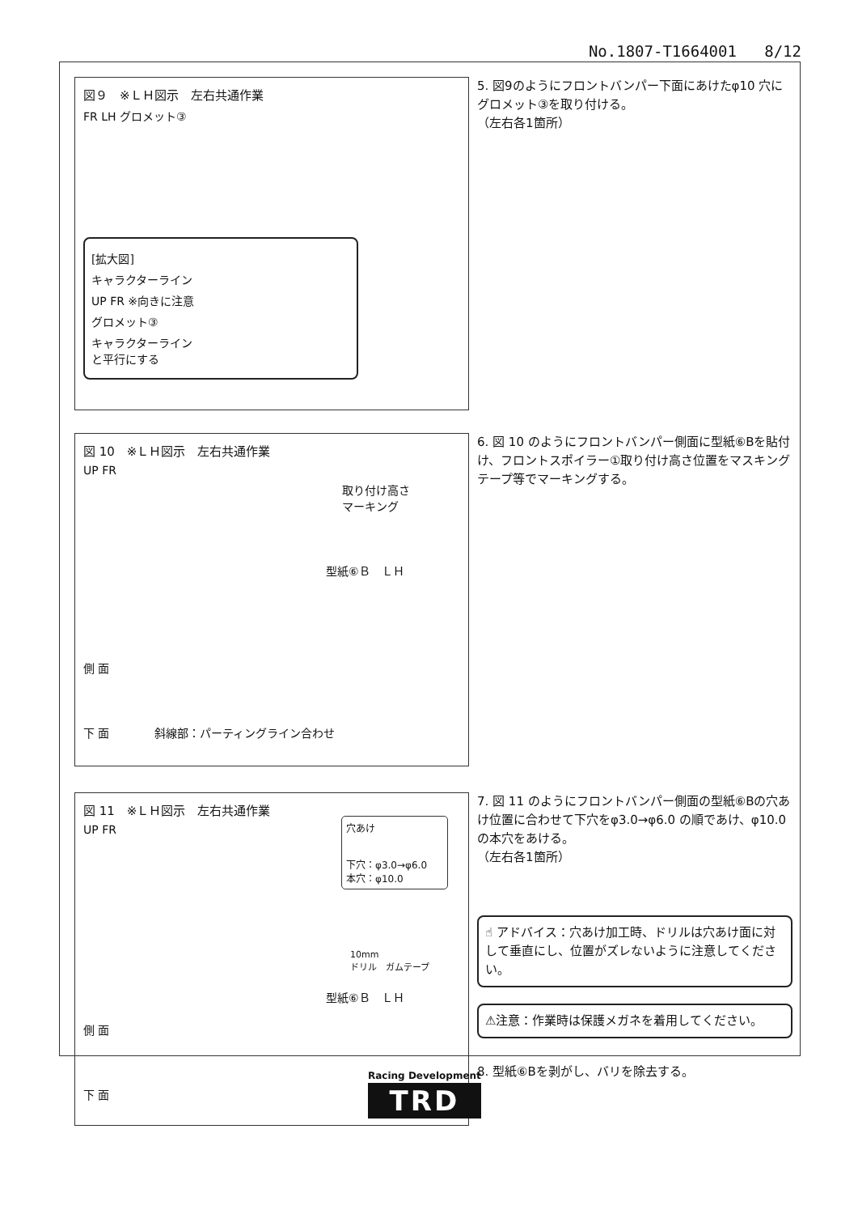No.1807-T1664001 8/12
図９　※ＬＨ図示　左右共通作業
FR LH グロメット③
[拡大図]
キャラクターライン
UP FR ※向きに注意
グロメット③
キャラクターライン
と平行にする
5. 図9のようにフロントバンパー下面にあけたφ10 穴にグロメット③を取り付ける。
（左右各1箇所）
図 10　※ＬＨ図示　左右共通作業
UP FR
取り付け高さ
マーキング
型紙⑥Ｂ　ＬＨ
側 面
下 面　　　　斜線部：パーティングライン合わせ
6. 図 10 のようにフロントバンパー側面に型紙⑥Bを貼付け、フロントスポイラー①取り付け高さ位置をマスキングテープ等でマーキングする。
図 11　※ＬＨ図示　左右共通作業
穴あけ
下穴：φ3.0→φ6.0
本穴：φ10.0
UP FR
10mm
ドリル　ガムテープ
型紙⑥Ｂ　ＬＨ
側 面
下 面
7. 図 11 のようにフロントバンパー側面の型紙⑥Bの穴あけ位置に合わせて下穴をφ3.0→φ6.0 の順であけ、φ10.0 の本穴をあける。
（左右各1箇所）
☝ アドバイス：穴あけ加工時、ドリルは穴あけ面に対して垂直にし、位置がズレないように注意してください。
⚠注意：作業時は保護メガネを着用してください。
8. 型紙⑥Bを剥がし、バリを除去する。
Racing Development
TRD